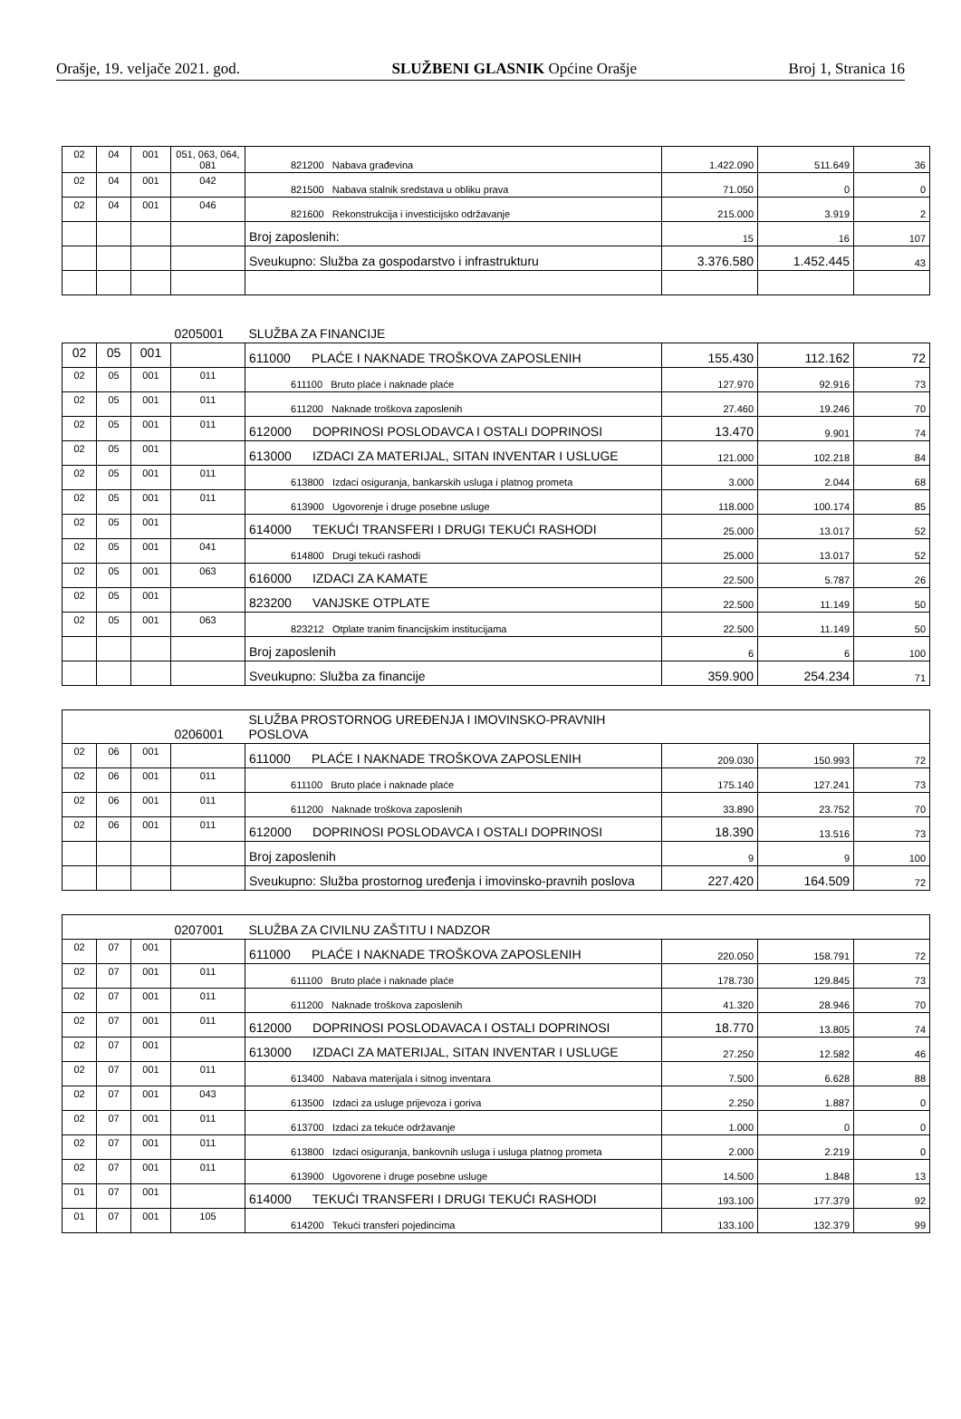Orašje, 19. veljače 2021. god. SLUŽBENI GLASNIK Općine Orašje Broj 1, Stranica 16
| 02 | 04 | 001 | 051, 063, 064, 081 | 821200 Nabava građevina | 1.422.090 | 511.649 | 36 |
| 02 | 04 | 001 | 042 | 821500 Nabava stalnik sredstava u obliku prava | 71.050 | 0 | 0 |
| 02 | 04 | 001 | 046 | 821600 Rekonstrukcija i investicijsko održavanje | 215.000 | 3.919 | 2 |
| | | | | Broj zaposlenih: | 15 | 16 | 107 |
| | | | | Sveukupno: Služba za gospodarstvo i infrastrukturu | 3.376.580 | 1.452.445 | 43 |
| | | | 0205001 | SLUŽBA ZA FINANCIJE | | | |
| 02 | 05 | 001 | | 611000 PLAĆE I NAKNADE TROŠKOVA ZAPOSLENIH | 155.430 | 112.162 | 72 |
| 02 | 05 | 001 | 011 | 611100 Bruto plaće i naknade plaće | 127.970 | 92.916 | 73 |
| 02 | 05 | 001 | 011 | 611200 Naknade troškova zaposlenih | 27.460 | 19.246 | 70 |
| 02 | 05 | 001 | 011 | 612000 DOPRINOSI POSLODAVCA I OSTALI DOPRINOSI | 13.470 | 9.901 | 74 |
| 02 | 05 | 001 | | 613000 IZDACI ZA MATERIJAL, SITAN INVENTAR I USLUGE | 121.000 | 102.218 | 84 |
| 02 | 05 | 001 | 011 | 613800 Izdaci osiguranja, bankarskih usluga i platnog prometa | 3.000 | 2.044 | 68 |
| 02 | 05 | 001 | 011 | 613900 Ugovorenje i druge posebne usluge | 118.000 | 100.174 | 85 |
| 02 | 05 | 001 | | 614000 TEKUĆI TRANSFERI I DRUGI TEKUĆI RASHODI | 25.000 | 13.017 | 52 |
| 02 | 05 | 001 | 041 | 614800 Drugi tekući rashodi | 25.000 | 13.017 | 52 |
| 02 | 05 | 001 | 063 | 616000 IZDACI ZA KAMATE | 22.500 | 5.787 | 26 |
| 02 | 05 | 001 | | 823200 VANJSKE OTPLATE | 22.500 | 11.149 | 50 |
| 02 | 05 | 001 | 063 | 823212 Otplate tranim financijskim institucijama | 22.500 | 11.149 | 50 |
| | | | | Broj zaposlenih | 6 | 6 | 100 |
| | | | | Sveukupno: Služba za financije | 359.900 | 254.234 | 71 |
| | | | 0206001 | SLUŽBA PROSTORNOG UREĐENJA I IMOVINSKO-PRAVNIH POSLOVA | | | |
| 02 | 06 | 001 | | 611000 PLAĆE I NAKNADE TROŠKOVA ZAPOSLENIH | 209.030 | 150.993 | 72 |
| 02 | 06 | 001 | 011 | 611100 Bruto plaće i naknade plaće | 175.140 | 127.241 | 73 |
| 02 | 06 | 001 | 011 | 611200 Naknade troškova zaposlenih | 33.890 | 23.752 | 70 |
| 02 | 06 | 001 | 011 | 612000 DOPRINOSI POSLODAVCA I OSTALI DOPRINOSI | 18.390 | 13.516 | 73 |
| | | | | Broj zaposlenih | 9 | 9 | 100 |
| | | | | Sveukupno: Služba prostornog uređenja i imovinsko-pravnih poslova | 227.420 | 164.509 | 72 |
| | | | 0207001 | SLUŽBA ZA CIVILNU ZAŠTITU I NADZOR | | | |
| 02 | 07 | 001 | | 611000 PLAĆE I NAKNADE TROŠKOVA ZAPOSLENIH | 220.050 | 158.791 | 72 |
| 02 | 07 | 001 | 011 | 611100 Bruto plaće i naknade plaće | 178.730 | 129.845 | 73 |
| 02 | 07 | 001 | 011 | 611200 Naknade troškova zaposlenih | 41.320 | 28.946 | 70 |
| 02 | 07 | 001 | 011 | 612000 DOPRINOSI POSLODAVACA I OSTALI DOPRINOSI | 18.770 | 13.805 | 74 |
| 02 | 07 | 001 | | 613000 IZDACI ZA MATERIJAL, SITAN INVENTAR I USLUGE | 27.250 | 12.582 | 46 |
| 02 | 07 | 001 | 011 | 613400 Nabava materijala i sitnog inventara | 7.500 | 6.628 | 88 |
| 02 | 07 | 001 | 043 | 613500 Izdaci za usluge prijevoza i goriva | 2.250 | 1.887 | 0 |
| 02 | 07 | 001 | 011 | 613700 Izdaci za tekuće održavanje | 1.000 | 0 | 0 |
| 02 | 07 | 001 | 011 | 613800 Izdaci osiguranja, bankovnih usluga i usluga platnog prometa | 2.000 | 2.219 | 0 |
| 02 | 07 | 001 | 011 | 613900 Ugovorene i druge posebne usluge | 14.500 | 1.848 | 13 |
| 01 | 07 | 001 | | 614000 TEKUĆI TRANSFERI I DRUGI TEKUĆI RASHODI | 193.100 | 177.379 | 92 |
| 01 | 07 | 001 | 105 | 614200 Tekući transferi pojedincima | 133.100 | 132.379 | 99 |